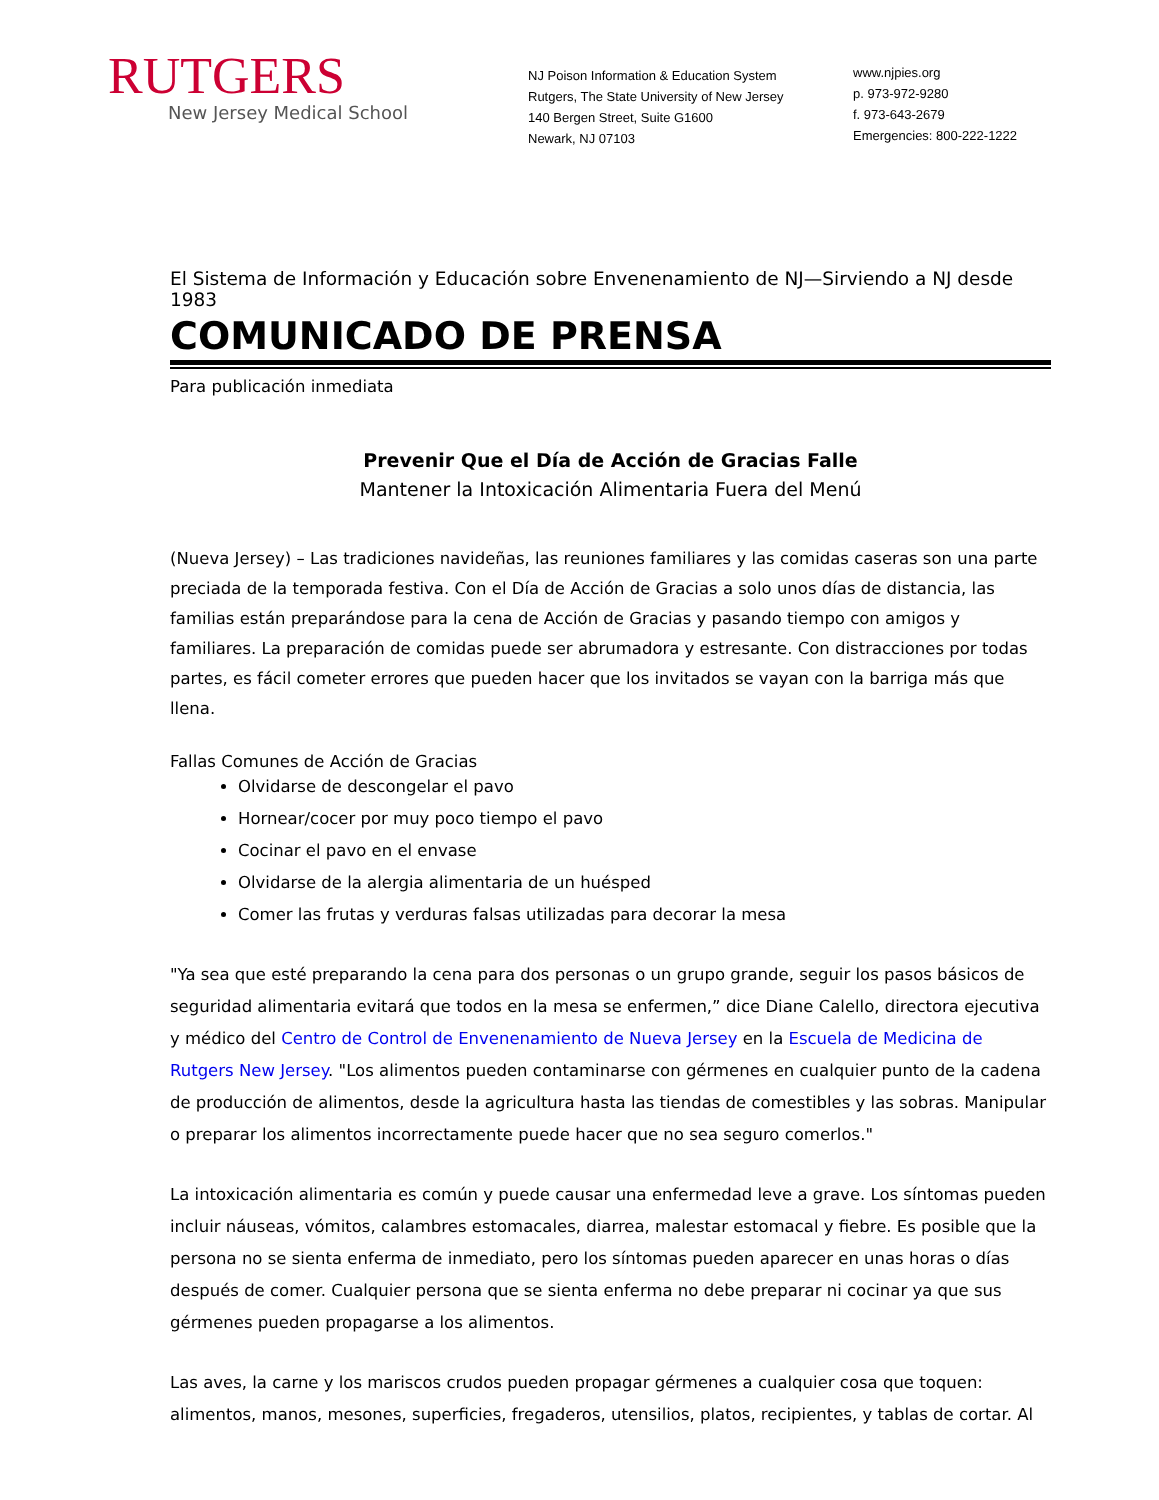RUTGERS
New Jersey Medical School
NJ Poison Information & Education System
Rutgers, The State University of New Jersey
140 Bergen Street, Suite G1600
Newark, NJ 07103
www.njpies.org
p. 973-972-9280
f. 973-643-2679
Emergencies: 800-222-1222
El Sistema de Información y Educación sobre Envenenamiento de NJ—Sirviendo a NJ desde 1983
COMUNICADO DE PRENSA
Para publicación inmediata
Prevenir Que el Día de Acción de Gracias Falle
Mantener la Intoxicación Alimentaria Fuera del Menú
(Nueva Jersey) – Las tradiciones navideñas, las reuniones familiares y las comidas caseras son una parte preciada de la temporada festiva. Con el Día de Acción de Gracias a solo unos días de distancia, las familias están preparándose para la cena de Acción de Gracias y pasando tiempo con amigos y familiares. La preparación de comidas puede ser abrumadora y estresante. Con distracciones por todas partes, es fácil cometer errores que pueden hacer que los invitados se vayan con la barriga más que llena.
Fallas Comunes de Acción de Gracias
Olvidarse de descongelar el pavo
Hornear/cocer por muy poco tiempo el pavo
Cocinar el pavo en el envase
Olvidarse de la alergia alimentaria de un huésped
Comer las frutas y verduras falsas utilizadas para decorar la mesa
"Ya sea que esté preparando la cena para dos personas o un grupo grande, seguir los pasos básicos de seguridad alimentaria evitará que todos en la mesa se enfermen,” dice Diane Calello, directora ejecutiva y médico del Centro de Control de Envenenamiento de Nueva Jersey en la Escuela de Medicina de Rutgers New Jersey. "Los alimentos pueden contaminarse con gérmenes en cualquier punto de la cadena de producción de alimentos, desde la agricultura hasta las tiendas de comestibles y las sobras. Manipular o preparar los alimentos incorrectamente puede hacer que no sea seguro comerlos."
La intoxicación alimentaria es común y puede causar una enfermedad leve a grave. Los síntomas pueden incluir náuseas, vómitos, calambres estomacales, diarrea, malestar estomacal y fiebre. Es posible que la persona no se sienta enferma de inmediato, pero los síntomas pueden aparecer en unas horas o días después de comer. Cualquier persona que se sienta enferma no debe preparar ni cocinar ya que sus gérmenes pueden propagarse a los alimentos.
Las aves, la carne y los mariscos crudos pueden propagar gérmenes a cualquier cosa que toquen: alimentos, manos, mesones, superficies, fregaderos, utensilios, platos, recipientes, y tablas de cortar. Al